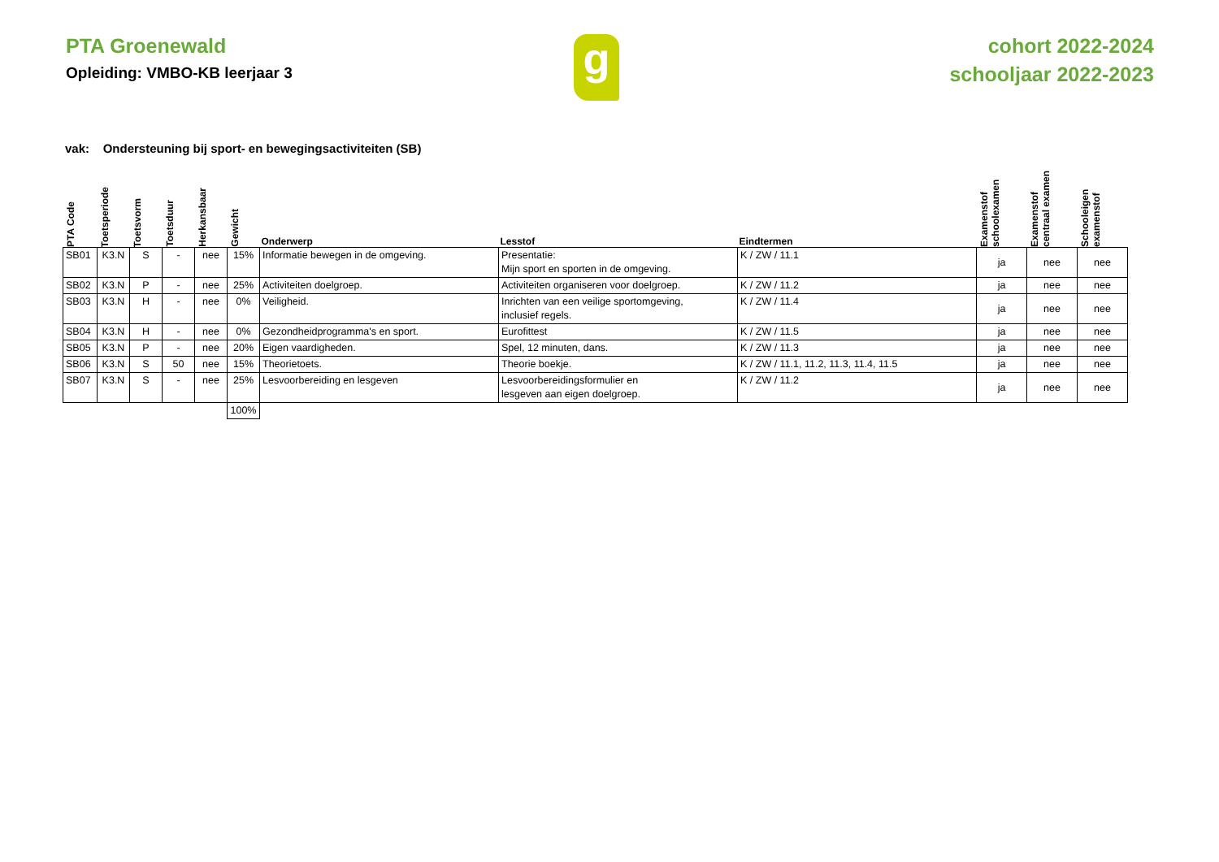PTA Groenewald
Opleiding: VMBO-KB leerjaar 3
g
cohort 2022-2024
schooljaar 2022-2023
vak: Ondersteuning bij sport- en bewegingsactiviteiten (SB)
| PTA Code | Toetsperiode | Toetsvorm | Toetsduur | Herkansbaar | Gewicht | Onderwerp | Lesstof | Eindtermen | Examenstof schoolexamen | Examenstof centraal examen | Schooleigen examenstof |
| --- | --- | --- | --- | --- | --- | --- | --- | --- | --- | --- | --- |
| SB01 | K3.N | S | - | nee | 15% | Informatie bewegen in de omgeving. | Presentatie: Mijn sport en sporten in de omgeving. | K / ZW / 11.1 | ja | nee | nee |
| SB02 | K3.N | P | - | nee | 25% | Activiteiten doelgroep. | Activiteiten organiseren voor doelgroep. | K / ZW / 11.2 | ja | nee | nee |
| SB03 | K3.N | H | - | nee | 0% | Veiligheid. | Inrichten van een veilige sportomgeving, inclusief regels. | K / ZW / 11.4 | ja | nee | nee |
| SB04 | K3.N | H | - | nee | 0% | Gezondheidprogramma's en sport. | Eurofittest | K / ZW / 11.5 | ja | nee | nee |
| SB05 | K3.N | P | - | nee | 20% | Eigen vaardigheden. | Spel, 12 minuten, dans. | K / ZW / 11.3 | ja | nee | nee |
| SB06 | K3.N | S | 50 | nee | 15% | Theorietoets. | Theorie boekje. | K / ZW / 11.1, 11.2, 11.3, 11.4, 11.5 | ja | nee | nee |
| SB07 | K3.N | S | - | nee | 25% | Lesvoorbereiding en lesgeven | Lesvoorbereidingsformulier en lesgeven aan eigen doelgroep. | K / ZW / 11.2 | ja | nee | nee |
| | | | | | 100% | | | | | | |